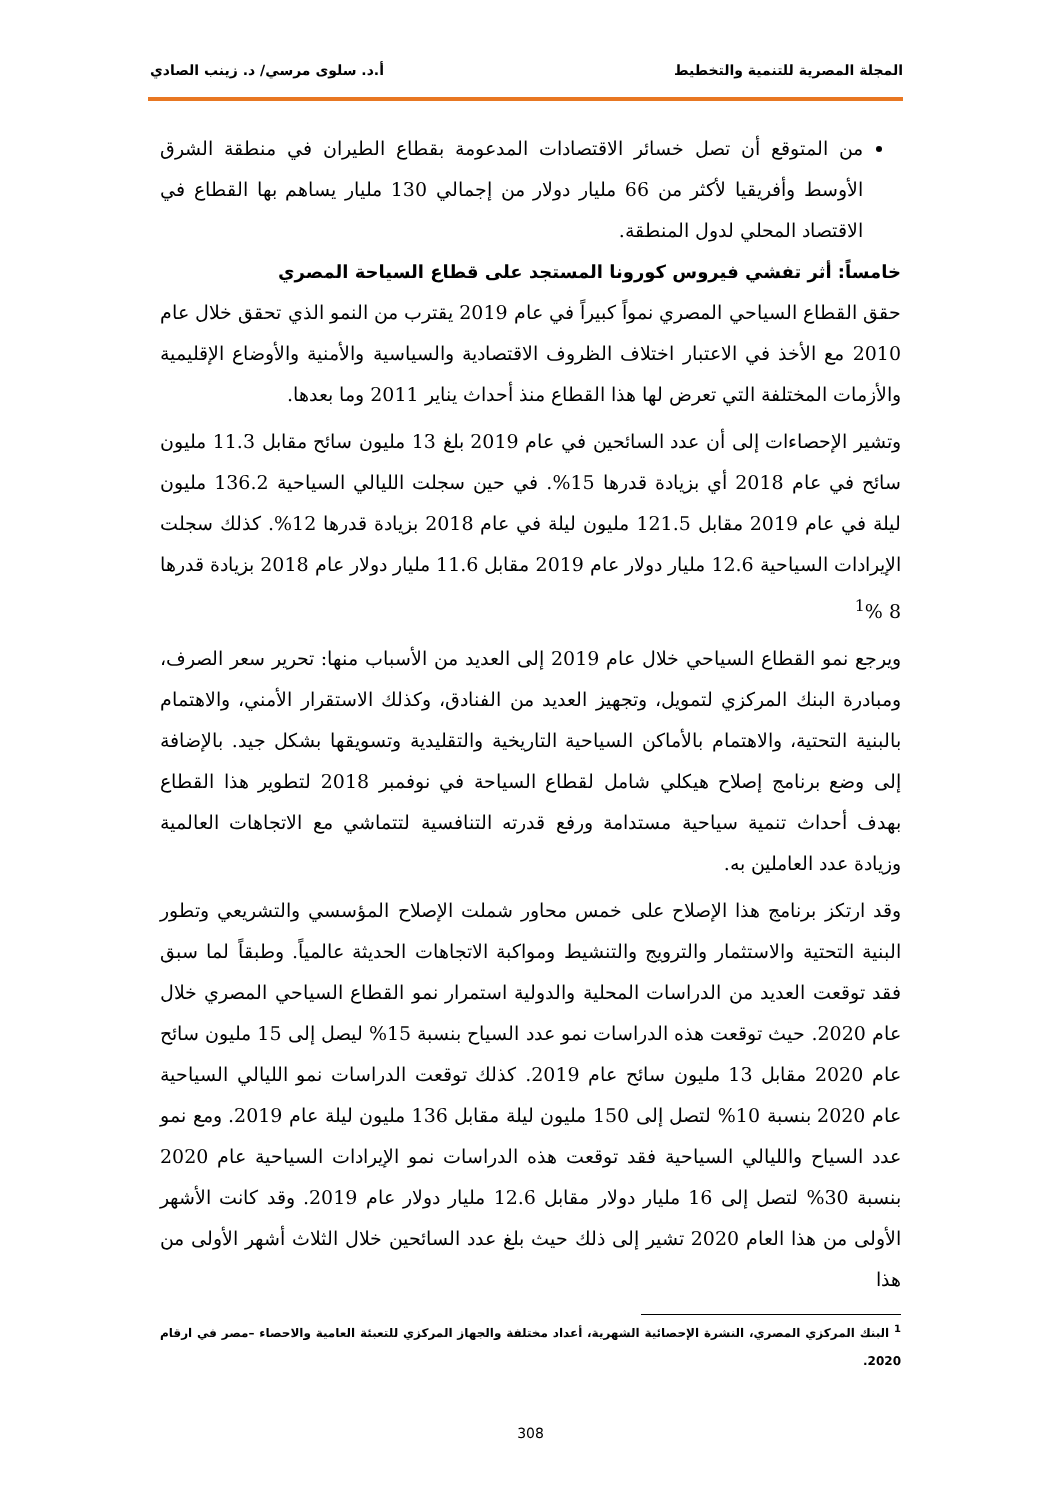المجلة المصرية للتنمية والتخطيط أ.د. سلوى مرسي/ د. زينب الصادي
من المتوقع أن تصل خسائر الاقتصادات المدعومة بقطاع الطيران في منطقة الشرق الأوسط وأفريقيا لأكثر من 66 مليار دولار من إجمالي 130 مليار يساهم بها القطاع في الاقتصاد المحلي لدول المنطقة.
خامساً: أثر تفشي فيروس كورونا المستجد على قطاع السياحة المصري
حقق القطاع السياحي المصري نمواً كبيراً في عام 2019 يقترب من النمو الذي تحقق خلال عام 2010 مع الأخذ في الاعتبار اختلاف الظروف الاقتصادية والسياسية والأمنية والأوضاع الإقليمية والأزمات المختلفة التي تعرض لها هذا القطاع منذ أحداث يناير 2011 وما بعدها.
وتشير الإحصاءات إلى أن عدد السائحين في عام 2019 بلغ 13 مليون سائح مقابل 11.3 مليون سائح في عام 2018 أي بزيادة قدرها 15%. في حين سجلت الليالي السياحية 136.2 مليون ليلة في عام 2019 مقابل 121.5 مليون ليلة في عام 2018 بزيادة قدرها 12%. كذلك سجلت الإيرادات السياحية 12.6 مليار دولار عام 2019 مقابل 11.6 مليار دولار عام 2018 بزيادة قدرها 8 %<sup>1</sup>
ويرجع نمو القطاع السياحي خلال عام 2019 إلى العديد من الأسباب منها: تحرير سعر الصرف، ومبادرة البنك المركزي لتمويل، وتجهيز العديد من الفنادق، وكذلك الاستقرار الأمني، والاهتمام بالبنية التحتية، والاهتمام بالأماكن السياحية التاريخية والتقليدية وتسويقها بشكل جيد. بالإضافة إلى وضع برنامج إصلاح هيكلي شامل لقطاع السياحة في نوفمبر 2018 لتطوير هذا القطاع بهدف أحداث تنمية سياحية مستدامة ورفع قدرته التنافسية لتتماشي مع الاتجاهات العالمية وزيادة عدد العاملين به.
وقد ارتكز برنامج هذا الإصلاح على خمس محاور شملت الإصلاح المؤسسي والتشريعي وتطور البنية التحتية والاستثمار والترويج والتنشيط ومواكبة الاتجاهات الحديثة عالمياً. وطبقاً لما سبق فقد توقعت العديد من الدراسات المحلية والدولية استمرار نمو القطاع السياحي المصري خلال عام 2020. حيث توقعت هذه الدراسات نمو عدد السياح بنسبة 15% ليصل إلى 15 مليون سائح عام 2020 مقابل 13 مليون سائح عام 2019. كذلك توقعت الدراسات نمو الليالي السياحية عام 2020 بنسبة 10% لتصل إلى 150 مليون ليلة مقابل 136 مليون ليلة عام 2019. ومع نمو عدد السياح والليالي السياحية فقد توقعت هذه الدراسات نمو الإيرادات السياحية عام 2020 بنسبة 30% لتصل إلى 16 مليار دولار مقابل 12.6 مليار دولار عام 2019. وقد كانت الأشهر الأولى من هذا العام 2020 تشير إلى ذلك حيث بلغ عدد السائحين خلال الثلاث أشهر الأولى من هذا
<sup>1</sup> البنك المركزي المصري، النشرة الإحصائية الشهرية، أعداد مختلفة والجهاز المركزي للتعبئة العامية والاحصاء –مصر في ارقام 2020.
308